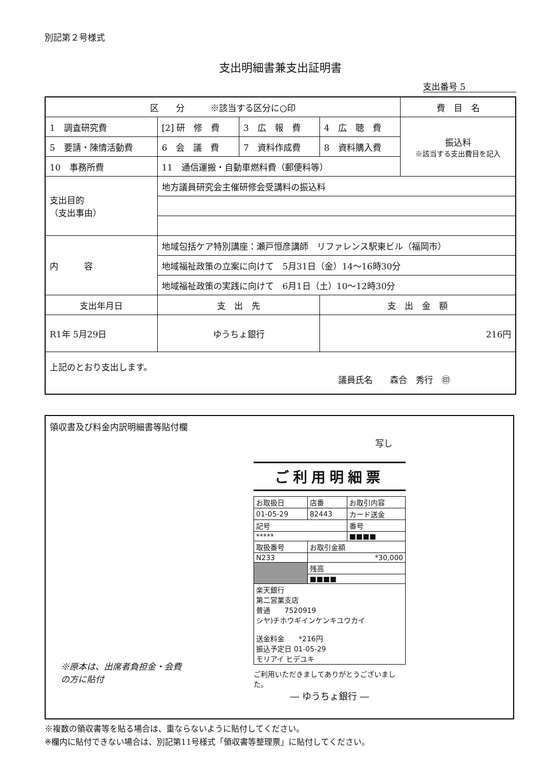別記第２号様式
支出明細書兼支出証明書
支出番号 5
| 区 分 ※該当する区分に○印 | | | | 費 目 名 |
| --- | --- | --- | --- | --- |
| 1 調査研究費 | [2] 研 修 費 | 3 広 報 費 | 4 広 聴 費 | 振込料 ※該当する支出費目を記入 |
| 5 要請・陳情活動費 | 6 会 議 費 | 7 資料作成費 | 8 資料購入費 | |
| 10 事務所費 | 11 通信運搬・自動車燃料費（郵便料等） | | | |
| 支出目的 （支出事由） | 地方議員研究会主催研修会受講料の振込料 | | | |
| 内 容 | 地域包括ケア特別講座：瀬戸恒彦講師 リファレンス駅東ビル（福岡市） | | | |
| | 地域福祉政策の立案に向けて 5月31日（金）14〜16時30分 | | | |
| | 地域福祉政策の実践に向けて 6月1日（土）10〜12時30分 | | | |
| 支出年月日 | 支 出 先 | | 支 出 金 額 | |
| R1年 5月29日 | ゆうちょ銀行 | | 216円 | |
| 上記のとおり支出します。 議員氏名 森合 秀行 ㊞ | | | | |
領収書及び料金内訳明細書等貼付欄
写し
ご利用明細票
| お取扱日 | 店番 | お取引内容 |
| 01-05-29 | 82443 | カード送金 |
| 記号 | | 番号 |
| ***** | | ■■■■ |
| 取扱番号 | お取引金額 | |
| N233 | *30,000 | |
| | 残高 | |
| | ■■■■ | |
| 楽天銀行 第二営業支店 普通 7520919 シヤ)チホウギインケンキユウカイ 送金料金 *216円 振込予定日 01-05-29 モリアイ ヒデユキ | | |
ご利用いただきましてありがとうございました。
― ゆうちょ銀行 ―
※原本は、出席者負担金・会費
の方に貼付
※複数の領収書等を貼る場合は、重ならないように貼付してください。
※欄内に貼付できない場合は、別記第11号様式「領収書等整理票」に貼付してください。